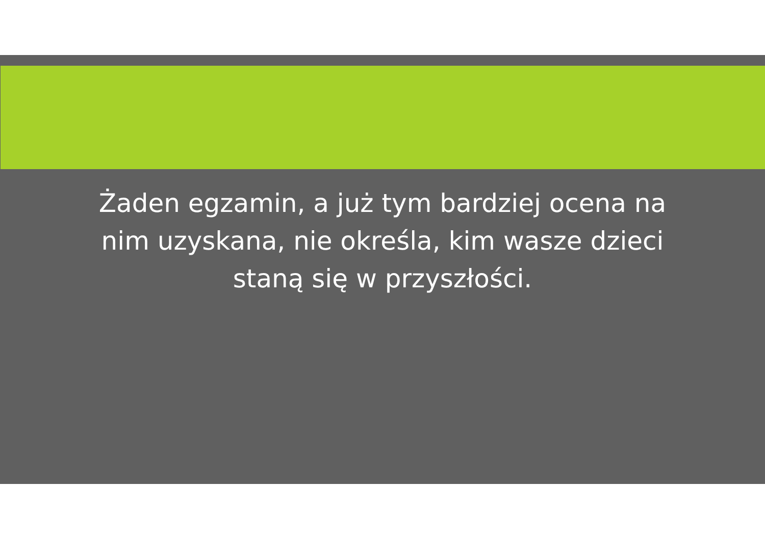Żaden egzamin, a już tym bardziej ocena na nim uzyskana, nie określa, kim wasze dzieci staną się w przyszłości.